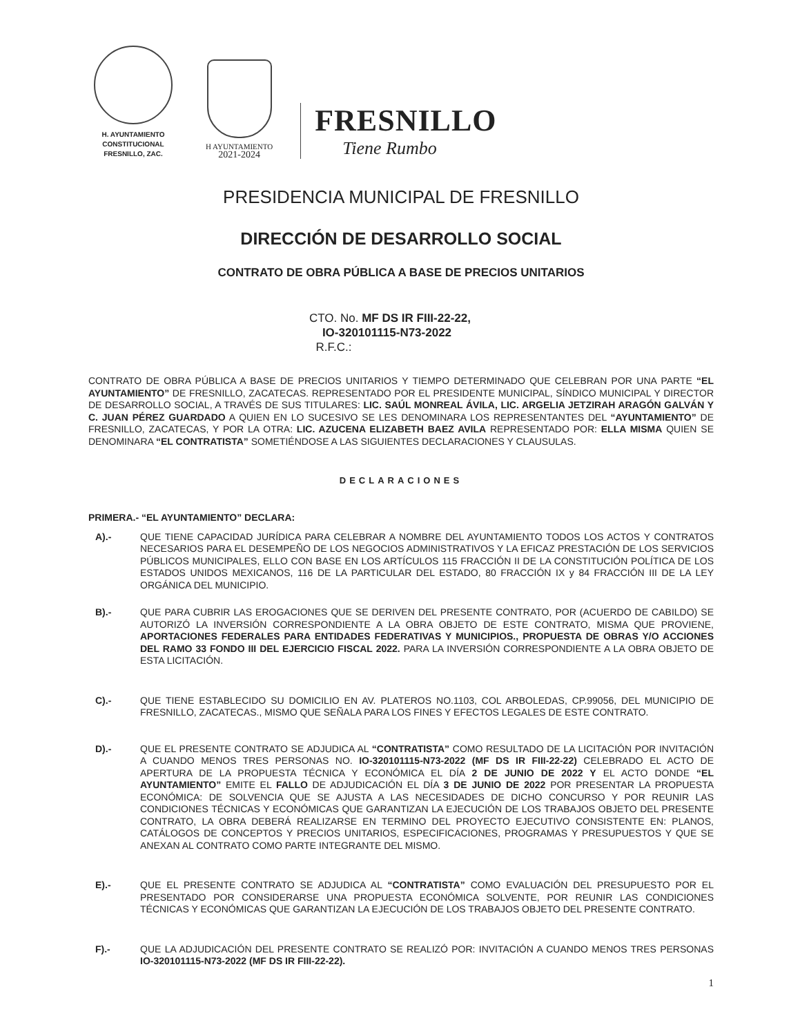H. AYUNTAMIENTO
CONSTITUCIONAL
FRESNILLO, ZAC.
H AYUNTAMIENTO
2021-2024
FRESNILLO
Tiene Rumbo
PRESIDENCIA MUNICIPAL DE FRESNILLO
DIRECCIÓN DE DESARROLLO SOCIAL
CONTRATO DE OBRA PÚBLICA A BASE DE PRECIOS UNITARIOS
CTO. No. MF DS IR FIII-22-22,
IO-320101115-N73-2022
R.F.C.:
CONTRATO DE OBRA PÚBLICA A BASE DE PRECIOS UNITARIOS Y TIEMPO DETERMINADO QUE CELEBRAN POR UNA PARTE “EL AYUNTAMIENTO” DE FRESNILLO, ZACATECAS. REPRESENTADO POR EL PRESIDENTE MUNICIPAL, SÍNDICO MUNICIPAL Y DIRECTOR DE DESARROLLO SOCIAL, A TRAVÉS DE SUS TITULARES: LIC. SAÚL MONREAL ÁVILA, LIC. ARGELIA JETZIRAH ARAGÓN GALVÁN Y C. JUAN PÉREZ GUARDADO A QUIEN EN LO SUCESIVO SE LES DENOMINARA LOS REPRESENTANTES DEL “AYUNTAMIENTO” DE FRESNILLO, ZACATECAS, Y POR LA OTRA: LIC. AZUCENA ELIZABETH BAEZ AVILA REPRESENTADO POR: ELLA MISMA QUIEN SE DENOMINARA “EL CONTRATISTA” SOMETIÉNDOSE A LAS SIGUIENTES DECLARACIONES Y CLAUSULAS.
DECLARACIONES
PRIMERA.- “EL AYUNTAMIENTO” DECLARA:
A).-
QUE TIENE CAPACIDAD JURÍDICA PARA CELEBRAR A NOMBRE DEL AYUNTAMIENTO TODOS LOS ACTOS Y CONTRATOS NECESARIOS PARA EL DESEMPEÑO DE LOS NEGOCIOS ADMINISTRATIVOS Y LA EFICAZ PRESTACIÓN DE LOS SERVICIOS PÚBLICOS MUNICIPALES, ELLO CON BASE EN LOS ARTÍCULOS 115 FRACCIÓN II DE LA CONSTITUCIÓN POLÍTICA DE LOS ESTADOS UNIDOS MEXICANOS, 116 DE LA PARTICULAR DEL ESTADO, 80 FRACCIÓN IX y 84 FRACCIÓN III DE LA LEY ORGÁNICA DEL MUNICIPIO.
B).-
QUE PARA CUBRIR LAS EROGACIONES QUE SE DERIVEN DEL PRESENTE CONTRATO, POR (ACUERDO DE CABILDO) SE AUTORIZÓ LA INVERSIÓN CORRESPONDIENTE A LA OBRA OBJETO DE ESTE CONTRATO, MISMA QUE PROVIENE, APORTACIONES FEDERALES PARA ENTIDADES FEDERATIVAS Y MUNICIPIOS., PROPUESTA DE OBRAS Y/O ACCIONES DEL RAMO 33 FONDO III DEL EJERCICIO FISCAL 2022. PARA LA INVERSIÓN CORRESPONDIENTE A LA OBRA OBJETO DE ESTA LICITACIÓN.
C).-
QUE TIENE ESTABLECIDO SU DOMICILIO EN AV. PLATEROS NO.1103, COL ARBOLEDAS, CP.99056, DEL MUNICIPIO DE FRESNILLO, ZACATECAS., MISMO QUE SEÑALA PARA LOS FINES Y EFECTOS LEGALES DE ESTE CONTRATO.
D).-
QUE EL PRESENTE CONTRATO SE ADJUDICA AL “CONTRATISTA” COMO RESULTADO DE LA LICITACIÓN POR INVITACIÓN A CUANDO MENOS TRES PERSONAS NO. IO-320101115-N73-2022 (MF DS IR FIII-22-22) CELEBRADO EL ACTO DE APERTURA DE LA PROPUESTA TÉCNICA Y ECONÓMICA EL DÍA 2 DE JUNIO DE 2022 Y EL ACTO DONDE “EL AYUNTAMIENTO” EMITE EL FALLO DE ADJUDICACIÓN EL DÍA 3 DE JUNIO DE 2022 POR PRESENTAR LA PROPUESTA ECONÓMICA: DE SOLVENCIA QUE SE AJUSTA A LAS NECESIDADES DE DICHO CONCURSO Y POR REUNIR LAS CONDICIONES TÉCNICAS Y ECONÓMICAS QUE GARANTIZAN LA EJECUCIÓN DE LOS TRABAJOS OBJETO DEL PRESENTE CONTRATO, LA OBRA DEBERÁ REALIZARSE EN TERMINO DEL PROYECTO EJECUTIVO CONSISTENTE EN: PLANOS, CATÁLOGOS DE CONCEPTOS Y PRECIOS UNITARIOS, ESPECIFICACIONES, PROGRAMAS Y PRESUPUESTOS Y QUE SE ANEXAN AL CONTRATO COMO PARTE INTEGRANTE DEL MISMO.
E).-
QUE EL PRESENTE CONTRATO SE ADJUDICA AL “CONTRATISTA” COMO EVALUACIÓN DEL PRESUPUESTO POR EL PRESENTADO POR CONSIDERARSE UNA PROPUESTA ECONÓMICA SOLVENTE, POR REUNIR LAS CONDICIONES TÉCNICAS Y ECONÓMICAS QUE GARANTIZAN LA EJECUCIÓN DE LOS TRABAJOS OBJETO DEL PRESENTE CONTRATO.
F).-
QUE LA ADJUDICACIÓN DEL PRESENTE CONTRATO SE REALIZÓ POR: INVITACIÓN A CUANDO MENOS TRES PERSONAS IO-320101115-N73-2022 (MF DS IR FIII-22-22).
1